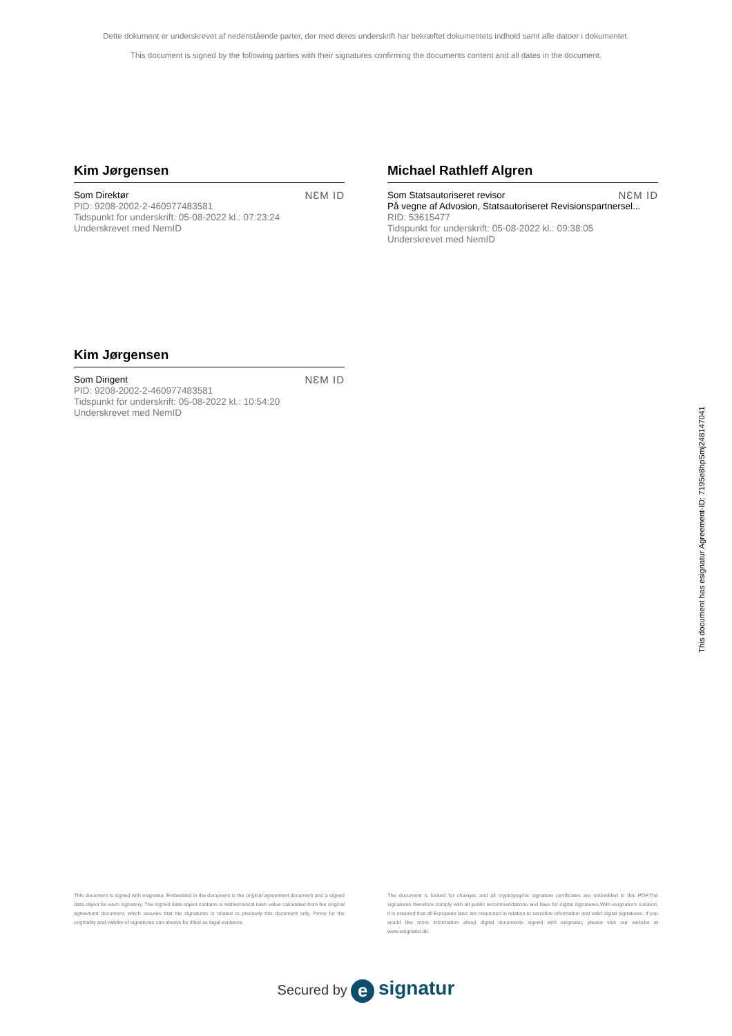Dette dokument er underskrevet af nedenstående parter, der med deres underskrift har bekræftet dokumentets indhold samt alle datoer i dokumentet.
This document is signed by the following parties with their signatures confirming the documents content and all dates in the document.
Kim Jørgensen
NƐM ID Som Direktør
PID: 9208-2002-2-460977483581
Tidspunkt for underskrift: 05-08-2022 kl.: 07:23:24
Underskrevet med NemID
Michael Rathleff Algren
NƐM ID Som Statsautoriseret revisor
På vegne af Advosion, Statsautoriseret Revisionspartnersel...
RID: 53615477
Tidspunkt for underskrift: 05-08-2022 kl.: 09:38:05
Underskrevet med NemID
Kim Jørgensen
NƐM ID Som Dirigent
PID: 9208-2002-2-460977483581
Tidspunkt for underskrift: 05-08-2022 kl.: 10:54:20
Underskrevet med NemID
This document has esignatur Agreement-ID: 7195e8hpSmj248147041
This document is signed with esignatur. Embedded in the document is the original agreement document and a signed data object for each signatory. The signed data object contains a mathematical hash value calculated from the original agreement document, which secures that the signatures is related to precisely this document only. Prove for the originality and validity of signatures can always be lifted as legal evidence.
The document is locked for changes and all cryptographic signature certificates are embedded in this PDF.The signatures therefore comply with all public recommendations and laws for digital signatures.With esignatur's solution, it is ensured that all European laws are respected in relation to sensitive information and valid digital signatures. If you would like more information about digital documents signed with esignatur, please visit our website at www.esignatur.dk.
Secured by e signatur